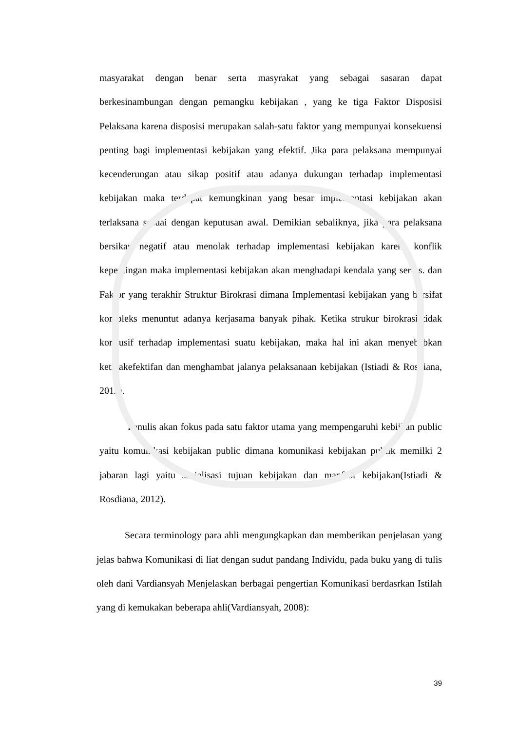masyarakat dengan benar serta masyrakat yang sebagai sasaran dapat berkesinambungan dengan pemangku kebijakan , yang ke tiga Faktor Disposisi Pelaksana karena disposisi merupakan salah-satu faktor yang mempunyai konsekuensi penting bagi implementasi kebijakan yang efektif. Jika para pelaksana mempunyai kecenderungan atau sikap positif atau adanya dukungan terhadap implementasi kebijakan maka terdapat kemungkinan yang besar implementasi kebijakan akan terlaksana sesuai dengan keputusan awal. Demikian sebaliknya, jika para pelaksana bersikap negatif atau menolak terhadap implementasi kebijakan karena konflik kepentingan maka implementasi kebijakan akan menghadapi kendala yang serius. dan Faktor yang terakhir Struktur Birokrasi dimana Implementasi kebijakan yang bersifat kompleks menuntut adanya kerjasama banyak pihak. Ketika strukur birokrasi tidak kondusif terhadap implementasi suatu kebijakan, maka hal ini akan menyebabkan ketidakefektifan dan menghambat jalanya pelaksanaan kebijakan (Istiadi & Rosdiana, 2012).
Penulis akan fokus pada satu faktor utama yang mempengaruhi kebijkan public yaitu komunikasi kebijakan public dimana komunikasi kebijakan publik memilki 2 jabaran lagi yaitu sosialisasi tujuan kebijakan dan manfaat kebijakan(Istiadi & Rosdiana, 2012).
Secara terminology para ahli mengungkapkan dan memberikan penjelasan yang jelas bahwa Komunikasi di liat dengan sudut pandang Individu, pada buku yang di tulis oleh dani Vardiansyah Menjelaskan berbagai pengertian Komunikasi berdasrkan Istilah yang di kemukakan beberapa ahli(Vardiansyah, 2008):
39